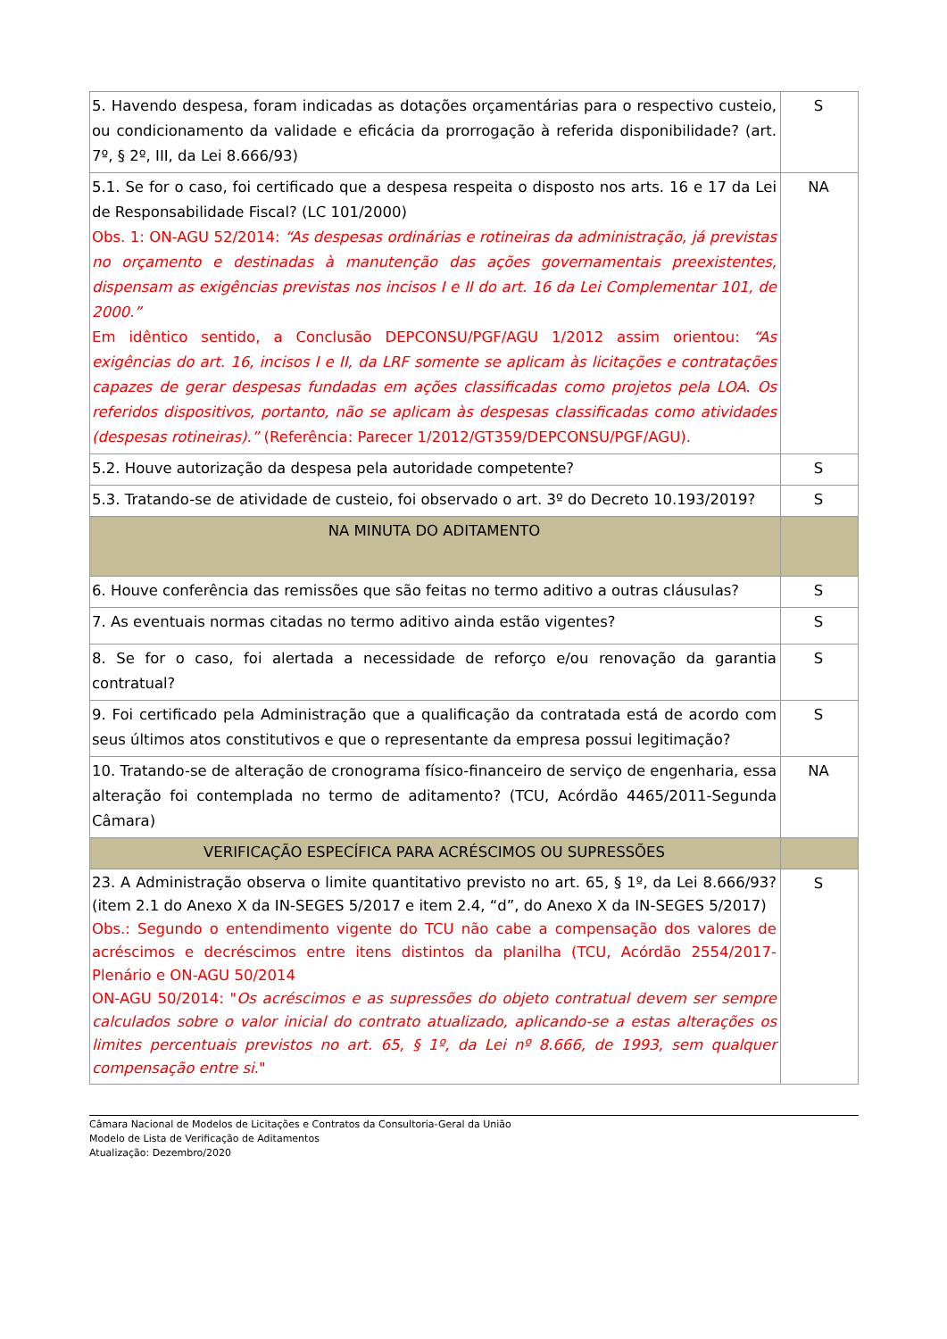| 5. Havendo despesa, foram indicadas as dotações orçamentárias para o respectivo custeio, ou condicionamento da validade e eficácia da prorrogação à referida disponibilidade? (art. 7º, § 2º, III, da Lei 8.666/93) | S |
| 5.1. Se for o caso, foi certificado que a despesa respeita o disposto nos arts. 16 e 17 da Lei de Responsabilidade Fiscal? (LC 101/2000) Obs. 1: ON-AGU 52/2014: “As despesas ordinárias e rotineiras da administração, já previstas no orçamento e destinadas à manutenção das ações governamentais preexistentes, dispensam as exigências previstas nos incisos I e II do art. 16 da Lei Complementar 101, de 2000.” Em idêntico sentido, a Conclusão DEPCONSU/PGF/AGU 1/2012 assim orientou: “As exigências do art. 16, incisos I e II, da LRF somente se aplicam às licitações e contratações capazes de gerar despesas fundadas em ações classificadas como projetos pela LOA. Os referidos dispositivos, portanto, não se aplicam às despesas classificadas como atividades (despesas rotineiras).” (Referência: Parecer 1/2012/GT359/DEPCONSU/PGF/AGU). | NA |
| 5.2. Houve autorização da despesa pela autoridade competente? | S |
| 5.3. Tratando-se de atividade de custeio, foi observado o art. 3º do Decreto 10.193/2019? | S |
| NA MINUTA DO ADITAMENTO | |
| 6. Houve conferência das remissões que são feitas no termo aditivo a outras cláusulas? | S |
| 7. As eventuais normas citadas no termo aditivo ainda estão vigentes? | S |
| 8. Se for o caso, foi alertada a necessidade de reforço e/ou renovação da garantia contratual? | S |
| 9. Foi certificado pela Administração que a qualificação da contratada está de acordo com seus últimos atos constitutivos e que o representante da empresa possui legitimação? | S |
| 10. Tratando-se de alteração de cronograma físico-financeiro de serviço de engenharia, essa alteração foi contemplada no termo de aditamento? (TCU, Acórdão 4465/2011-Segunda Câmara) | NA |
| VERIFICAÇÃO ESPECÍFICA PARA ACRÉSCIMOS OU SUPRESSÕES | |
| 23. A Administração observa o limite quantitativo previsto no art. 65, § 1º, da Lei 8.666/93? (item 2.1 do Anexo X da IN-SEGES 5/2017 e item 2.4, “d”, do Anexo X da IN-SEGES 5/2017) Obs.: Segundo o entendimento vigente do TCU não cabe a compensação dos valores de acréscimos e decréscimos entre itens distintos da planilha (TCU, Acórdão 2554/2017-Plenário e ON-AGU 50/2014 ON-AGU 50/2014: " Os acréscimos e as supressões do objeto contratual devem ser sempre calculados sobre o valor inicial do contrato atualizado, aplicando-se a estas alterações os limites percentuais previstos no art. 65, § 1º, da Lei nº 8.666, de 1993, sem qualquer compensação entre si ." | S |
Câmara Nacional de Modelos de Licitações e Contratos da Consultoria-Geral da União
Modelo de Lista de Verificação de Aditamentos
Atualização: Dezembro/2020